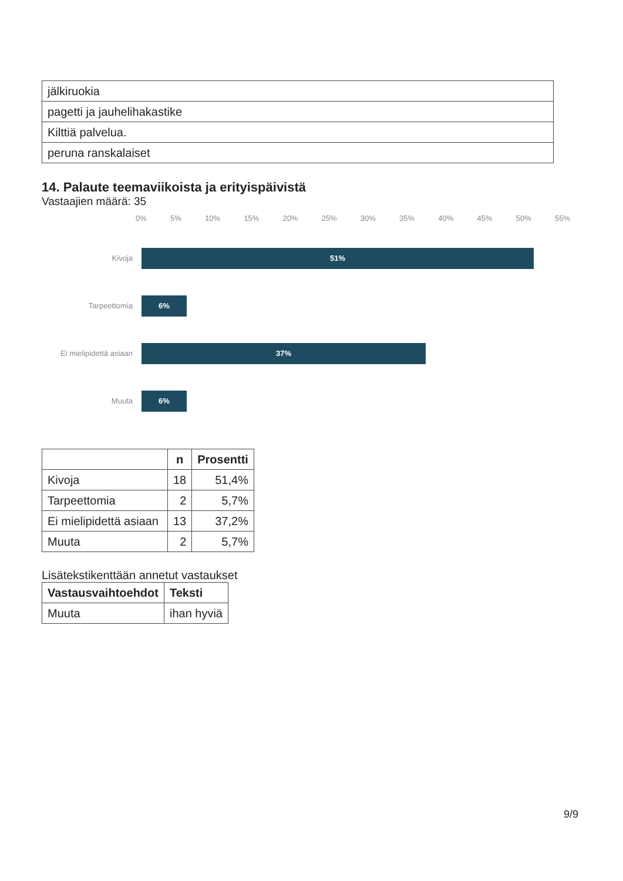| jälkiruokia |
| pagetti ja jauhelihakastike |
| Kilttiä palvelua. |
| peruna ranskalaiset |
14. Palaute teemaviikoista ja erityispäivistä
Vastaajien määrä: 35
0% 5% 10% 15% 20% 25% 30% 35% 40% 45% 50% 55%
Kivoja
51%
Tarpeettomia
6%
Ei mielipidettä asiaan
37%
Muuta
6%
| | n | Prosentti |
| --- | --- | --- |
| Kivoja | 18 | 51,4% |
| Tarpeettomia | 2 | 5,7% |
| Ei mielipidettä asiaan | 13 | 37,2% |
| Muuta | 2 | 5,7% |
Lisätekstikenttään annetut vastaukset
| Vastausvaihtoehdot | Teksti |
| --- | --- |
| Muuta | ihan hyviä |
9/9